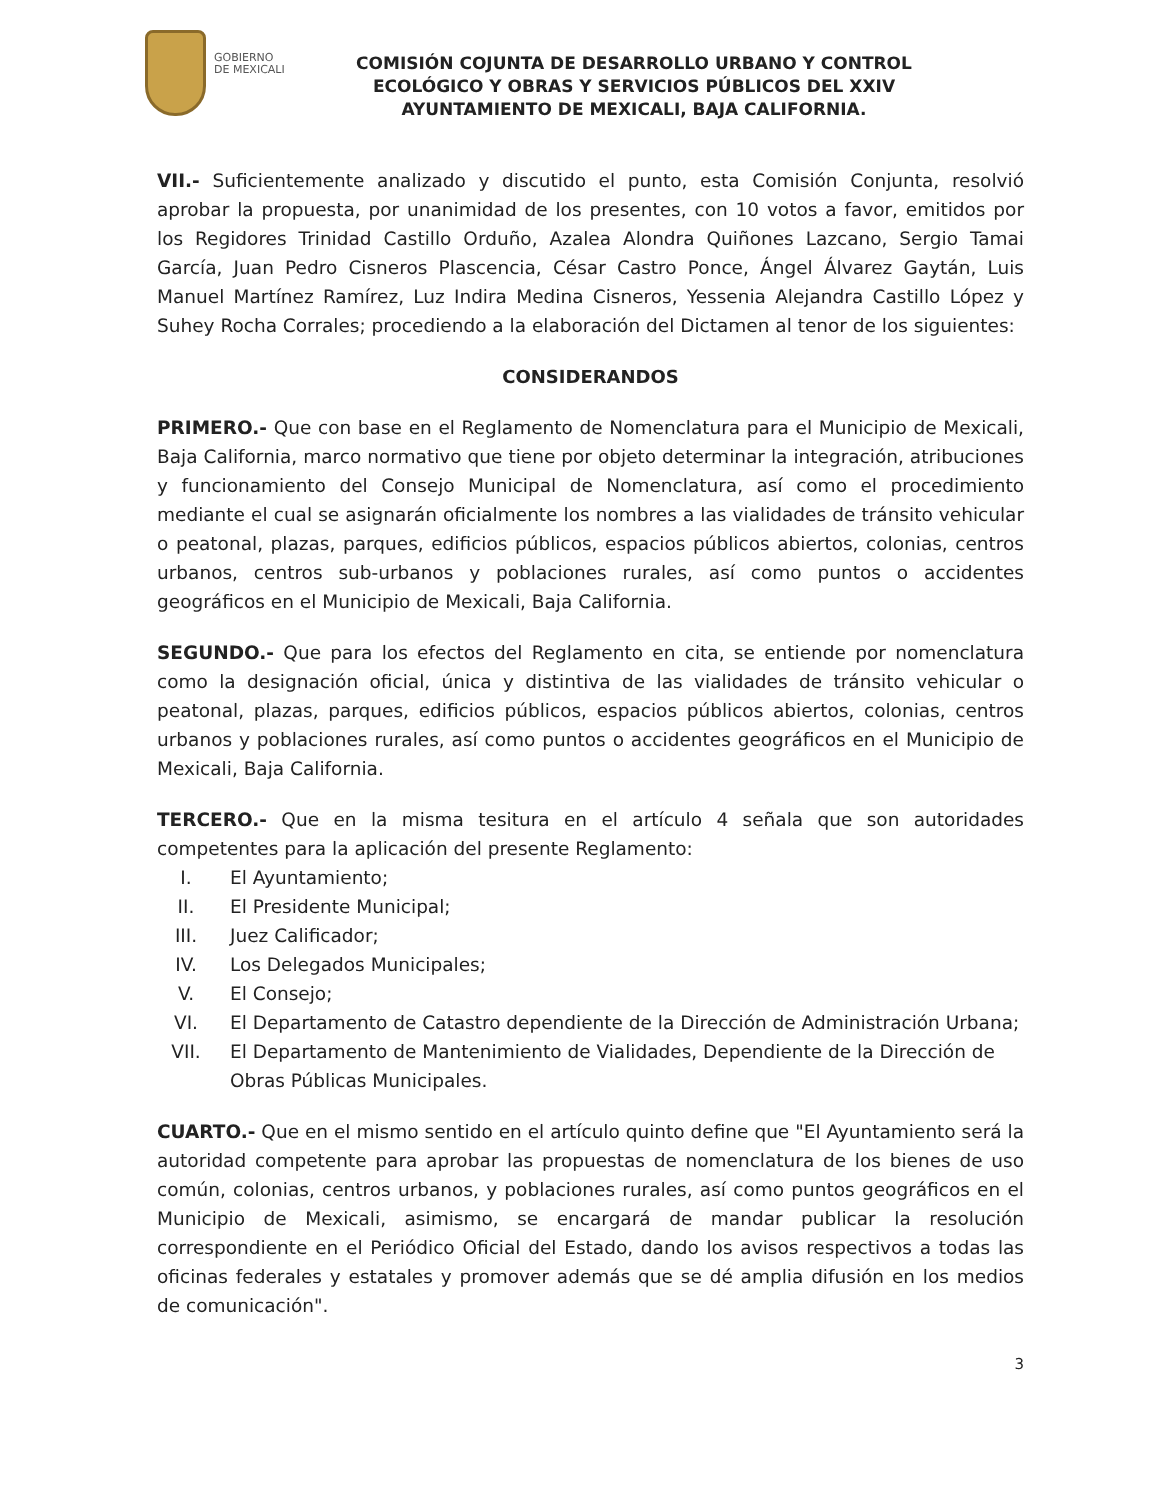GOBIERNO
DE MEXICALI
COMISIÓN COJUNTA DE DESARROLLO URBANO Y CONTROL ECOLÓGICO Y OBRAS Y SERVICIOS PÚBLICOS DEL XXIV AYUNTAMIENTO DE MEXICALI, BAJA CALIFORNIA.
VII.- Suficientemente analizado y discutido el punto, esta Comisión Conjunta, resolvió aprobar la propuesta, por unanimidad de los presentes, con 10 votos a favor, emitidos por los Regidores Trinidad Castillo Orduño, Azalea Alondra Quiñones Lazcano, Sergio Tamai García, Juan Pedro Cisneros Plascencia, César Castro Ponce, Ángel Álvarez Gaytán, Luis Manuel Martínez Ramírez, Luz Indira Medina Cisneros, Yessenia Alejandra Castillo López y Suhey Rocha Corrales; procediendo a la elaboración del Dictamen al tenor de los siguientes:
CONSIDERANDOS
PRIMERO.- Que con base en el Reglamento de Nomenclatura para el Municipio de Mexicali, Baja California, marco normativo que tiene por objeto determinar la integración, atribuciones y funcionamiento del Consejo Municipal de Nomenclatura, así como el procedimiento mediante el cual se asignarán oficialmente los nombres a las vialidades de tránsito vehicular o peatonal, plazas, parques, edificios públicos, espacios públicos abiertos, colonias, centros urbanos, centros sub-urbanos y poblaciones rurales, así como puntos o accidentes geográficos en el Municipio de Mexicali, Baja California.
SEGUNDO.- Que para los efectos del Reglamento en cita, se entiende por nomenclatura como la designación oficial, única y distintiva de las vialidades de tránsito vehicular o peatonal, plazas, parques, edificios públicos, espacios públicos abiertos, colonias, centros urbanos y poblaciones rurales, así como puntos o accidentes geográficos en el Municipio de Mexicali, Baja California.
TERCERO.- Que en la misma tesitura en el artículo 4 señala que son autoridades competentes para la aplicación del presente Reglamento:
I. El Ayuntamiento;
II. El Presidente Municipal;
III. Juez Calificador;
IV. Los Delegados Municipales;
V. El Consejo;
VI. El Departamento de Catastro dependiente de la Dirección de Administración Urbana;
VII. El Departamento de Mantenimiento de Vialidades, Dependiente de la Dirección de Obras Públicas Municipales.
CUARTO.- Que en el mismo sentido en el artículo quinto define que "El Ayuntamiento será la autoridad competente para aprobar las propuestas de nomenclatura de los bienes de uso común, colonias, centros urbanos, y poblaciones rurales, así como puntos geográficos en el Municipio de Mexicali, asimismo, se encargará de mandar publicar la resolución correspondiente en el Periódico Oficial del Estado, dando los avisos respectivos a todas las oficinas federales y estatales y promover además que se dé amplia difusión en los medios de comunicación".
3